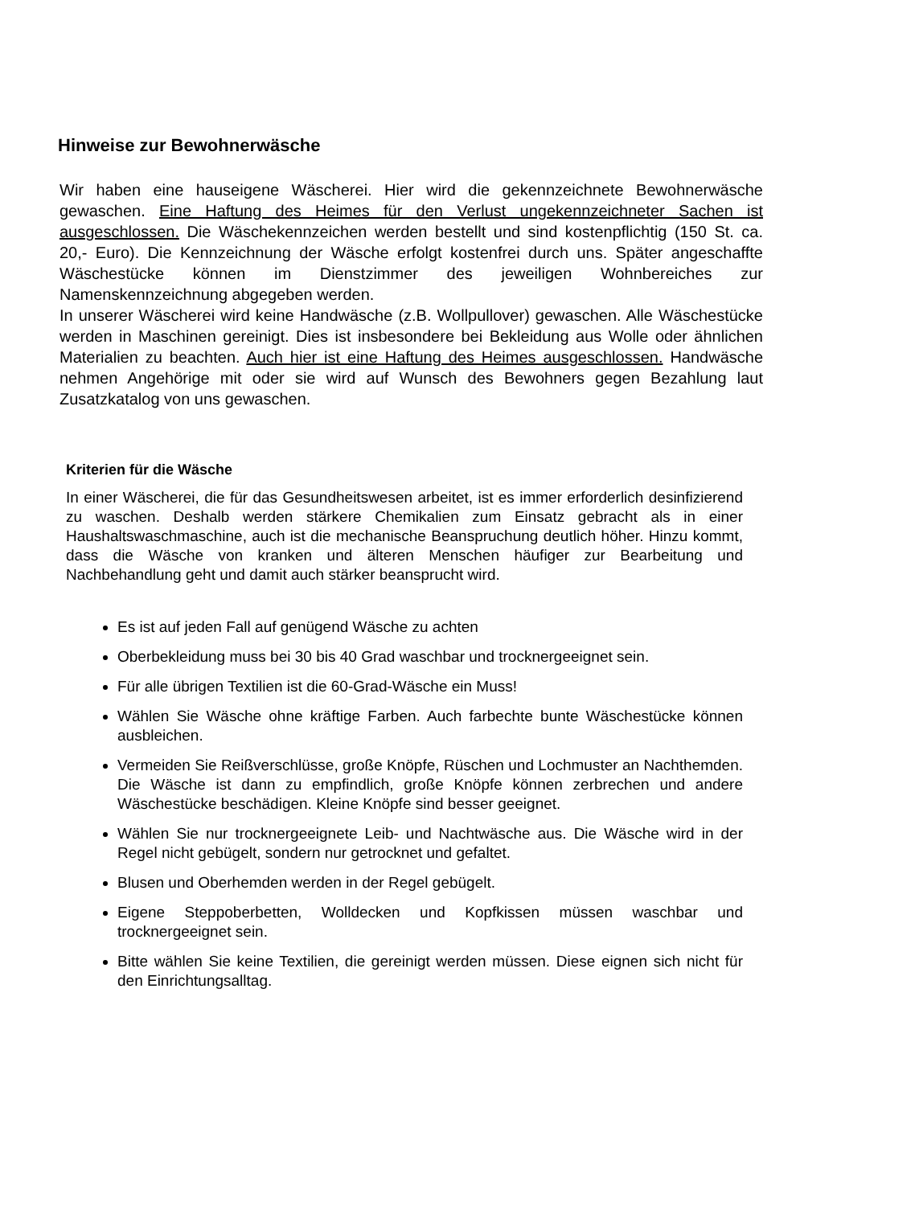Hinweise zur Bewohnerwäsche
Wir haben eine hauseigene Wäscherei. Hier wird die gekennzeichnete Bewohnerwäsche gewaschen. Eine Haftung des Heimes für den Verlust ungekennzeichneter Sachen ist ausgeschlossen. Die Wäschekennzeichen werden bestellt und sind kostenpflichtig (150 St. ca. 20,- Euro). Die Kennzeichnung der Wäsche erfolgt kostenfrei durch uns. Später angeschaffte Wäschestücke können im Dienstzimmer des jeweiligen Wohnbereiches zur Namenskennzeichnung abgegeben werden.
In unserer Wäscherei wird keine Handwäsche (z.B. Wollpullover) gewaschen. Alle Wäschestücke werden in Maschinen gereinigt. Dies ist insbesondere bei Bekleidung aus Wolle oder ähnlichen Materialien zu beachten. Auch hier ist eine Haftung des Heimes ausgeschlossen. Handwäsche nehmen Angehörige mit oder sie wird auf Wunsch des Bewohners gegen Bezahlung laut Zusatzkatalog von uns gewaschen.
Kriterien für die Wäsche
In einer Wäscherei, die für das Gesundheitswesen arbeitet, ist es immer erforderlich desinfizierend zu waschen. Deshalb werden stärkere Chemikalien zum Einsatz gebracht als in einer Haushaltswaschmaschine, auch ist die mechanische Beanspruchung deutlich höher. Hinzu kommt, dass die Wäsche von kranken und älteren Menschen häufiger zur Bearbeitung und Nachbehandlung geht und damit auch stärker beansprucht wird.
Es ist auf jeden Fall auf genügend Wäsche zu achten
Oberbekleidung muss bei 30 bis 40 Grad waschbar und trocknergeeignet sein.
Für alle übrigen Textilien ist die 60-Grad-Wäsche ein Muss!
Wählen Sie Wäsche ohne kräftige Farben. Auch farbechte bunte Wäschestücke können ausbleichen.
Vermeiden Sie Reißverschlüsse, große Knöpfe, Rüschen und Lochmuster an Nachthemden. Die Wäsche ist dann zu empfindlich, große Knöpfe können zerbrechen und andere Wäschestücke beschädigen. Kleine Knöpfe sind besser geeignet.
Wählen Sie nur trocknergeeignete Leib- und Nachtwäsche aus. Die Wäsche wird in der Regel nicht gebügelt, sondern nur getrocknet und gefaltet.
Blusen und Oberhemden werden in der Regel gebügelt.
Eigene Steppoberbetten, Wolldecken und Kopfkissen müssen waschbar und trocknergeeignet sein.
Bitte wählen Sie keine Textilien, die gereinigt werden müssen. Diese eignen sich nicht für den Einrichtungsalltag.